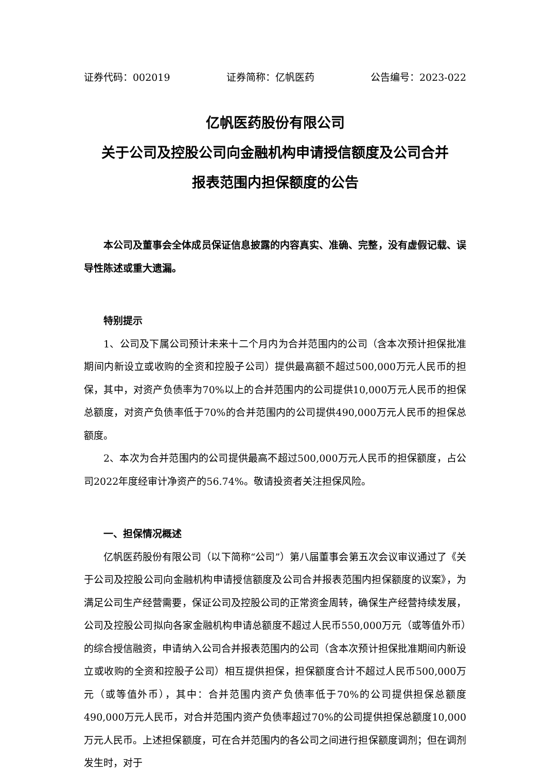证券代码：002019 证券简称：亿帆医药 公告编号：2023-022
亿帆医药股份有限公司
关于公司及控股公司向金融机构申请授信额度及公司合并
报表范围内担保额度的公告
本公司及董事会全体成员保证信息披露的内容真实、准确、完整，没有虚假记载、误导性陈述或重大遗漏。
特别提示
1、公司及下属公司预计未来十二个月内为合并范围内的公司（含本次预计担保批准期间内新设立或收购的全资和控股子公司）提供最高额不超过500,000万元人民币的担保，其中，对资产负债率为70%以上的合并范围内的公司提供10,000万元人民币的担保总额度，对资产负债率低于70%的合并范围内的公司提供490,000万元人民币的担保总额度。
2、本次为合并范围内的公司提供最高不超过500,000万元人民币的担保额度，占公司2022年度经审计净资产的56.74%。敬请投资者关注担保风险。
一、担保情况概述
亿帆医药股份有限公司（以下简称“公司”）第八届董事会第五次会议审议通过了《关于公司及控股公司向金融机构申请授信额度及公司合并报表范围内担保额度的议案》，为满足公司生产经营需要，保证公司及控股公司的正常资金周转，确保生产经营持续发展，公司及控股公司拟向各家金融机构申请总额度不超过人民币550,000万元（或等值外币）的综合授信融资，申请纳入公司合并报表范围内的公司（含本次预计担保批准期间内新设立或收购的全资和控股子公司）相互提供担保，担保额度合计不超过人民币500,000万元（或等值外币），其中：合并范围内资产负债率低于70%的公司提供担保总额度490,000万元人民币，对合并范围内资产负债率超过70%的公司提供担保总额度10,000万元人民币。上述担保额度，可在合并范围内的各公司之间进行担保额度调剂；但在调剂发生时，对于